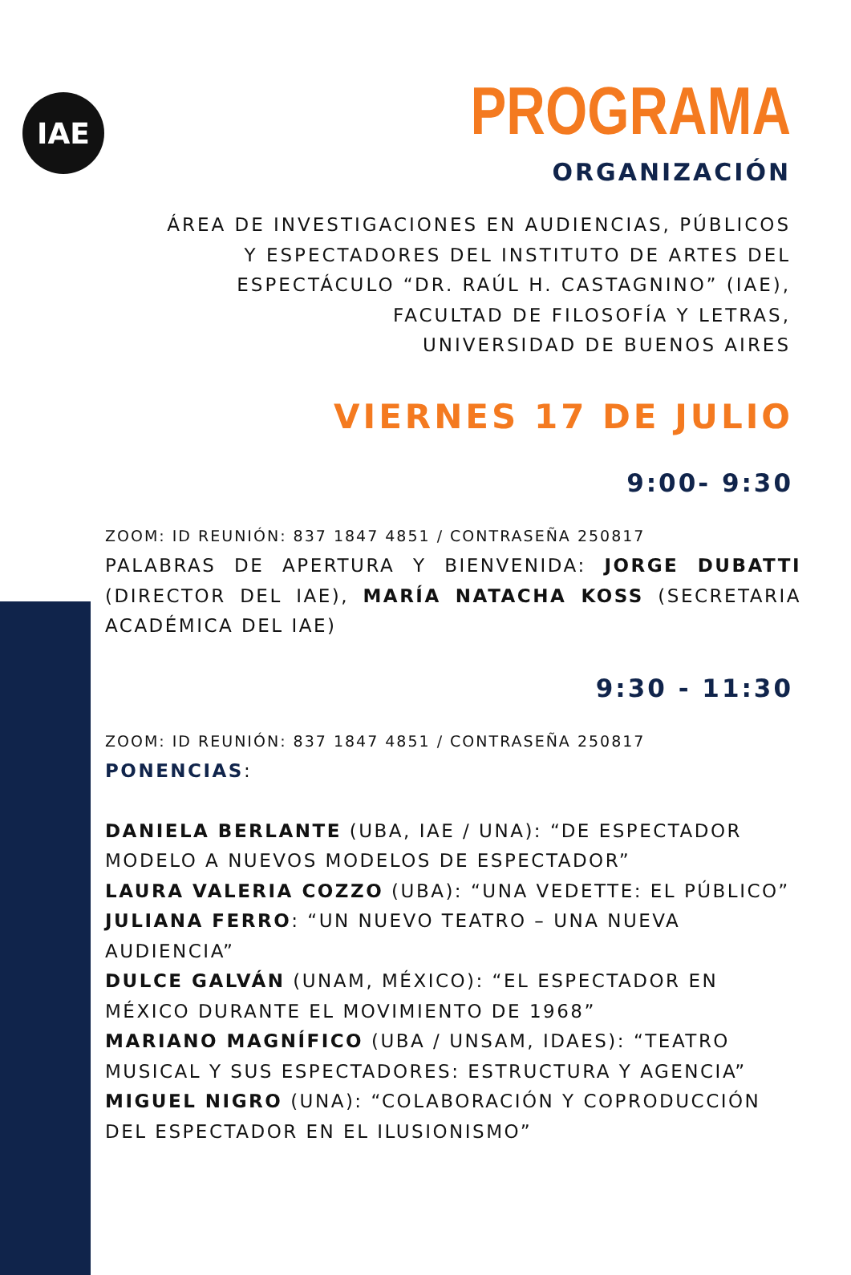IAE
PROGRAMA
ORGANIZACIÓN
ÁREA DE INVESTIGACIONES EN AUDIENCIAS, PÚBLICOS
Y ESPECTADORES DEL INSTITUTO DE ARTES DEL
ESPECTÁCULO “DR. RAÚL H. CASTAGNINO” (IAE),
FACULTAD DE FILOSOFÍA Y LETRAS,
UNIVERSIDAD DE BUENOS AIRES
VIERNES 17 DE JULIO
9:00- 9:30
ZOOM: ID REUNIÓN: 837 1847 4851 / CONTRASEÑA 250817
PALABRAS DE APERTURA Y BIENVENIDA: JORGE DUBATTI (DIRECTOR DEL IAE), MARÍA NATACHA KOSS (SECRETARIA ACADÉMICA DEL IAE)
9:30 - 11:30
ZOOM: ID REUNIÓN: 837 1847 4851 / CONTRASEÑA 250817
PONENCIAS:
DANIELA BERLANTE (UBA, IAE / UNA): “DE ESPECTADOR MODELO A NUEVOS MODELOS DE ESPECTADOR”
LAURA VALERIA COZZO (UBA): “UNA VEDETTE: EL PÚBLICO”
JULIANA FERRO: “UN NUEVO TEATRO – UNA NUEVA AUDIENCIA”
DULCE GALVÁN (UNAM, MÉXICO): “EL ESPECTADOR EN MÉXICO DURANTE EL MOVIMIENTO DE 1968”
MARIANO MAGNÍFICO (UBA / UNSAM, IDAES): “TEATRO MUSICAL Y SUS ESPECTADORES: ESTRUCTURA Y AGENCIA”
MIGUEL NIGRO (UNA): “COLABORACIÓN Y COPRODUCCIÓN DEL ESPECTADOR EN EL ILUSIONISMO”